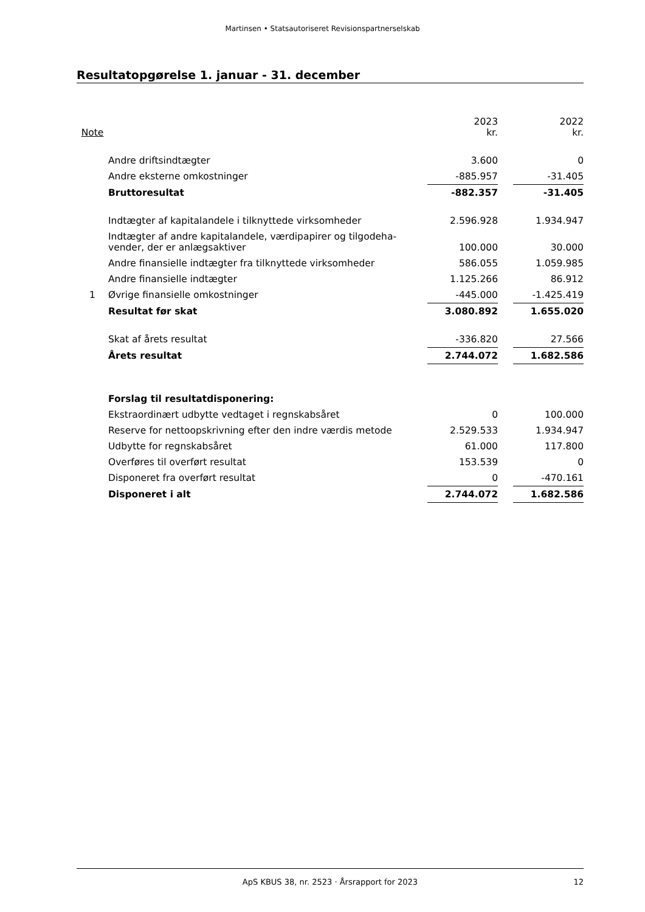Martinsen • Statsautoriseret Revisionspartnerselskab
Resultatopgørelse 1. januar - 31. december
| Note | | 2023 kr. | | 2022 kr. |
| --- | --- | --- | --- | --- |
| | Andre driftsindtægter | 3.600 | | 0 |
| | Andre eksterne omkostninger | -885.957 | | -31.405 |
| | Bruttoresultat | -882.357 | | -31.405 |
| | Indtægter af kapitalandele i tilknyttede virksomheder | 2.596.928 | | 1.934.947 |
| | Indtægter af andre kapitalandele, værdipapirer og tilgodeha- vender, der er anlægsaktiver | 100.000 | | 30.000 |
| | Andre finansielle indtægter fra tilknyttede virksomheder | 586.055 | | 1.059.985 |
| | Andre finansielle indtægter | 1.125.266 | | 86.912 |
| 1 | Øvrige finansielle omkostninger | -445.000 | | -1.425.419 |
| | Resultat før skat | 3.080.892 | | 1.655.020 |
| | Skat af årets resultat | -336.820 | | 27.566 |
| | Årets resultat | 2.744.072 | | 1.682.586 |
| | Forslag til resultatdisponering: | | | |
| | Ekstraordinært udbytte vedtaget i regnskabsåret | 0 | | 100.000 |
| | Reserve for nettoopskrivning efter den indre værdis metode | 2.529.533 | | 1.934.947 |
| | Udbytte for regnskabsåret | 61.000 | | 117.800 |
| | Overføres til overført resultat | 153.539 | | 0 |
| | Disponeret fra overført resultat | 0 | | -470.161 |
| | Disponeret i alt | 2.744.072 | | 1.682.586 |
ApS KBUS 38, nr. 2523 · Årsrapport for 2023 12